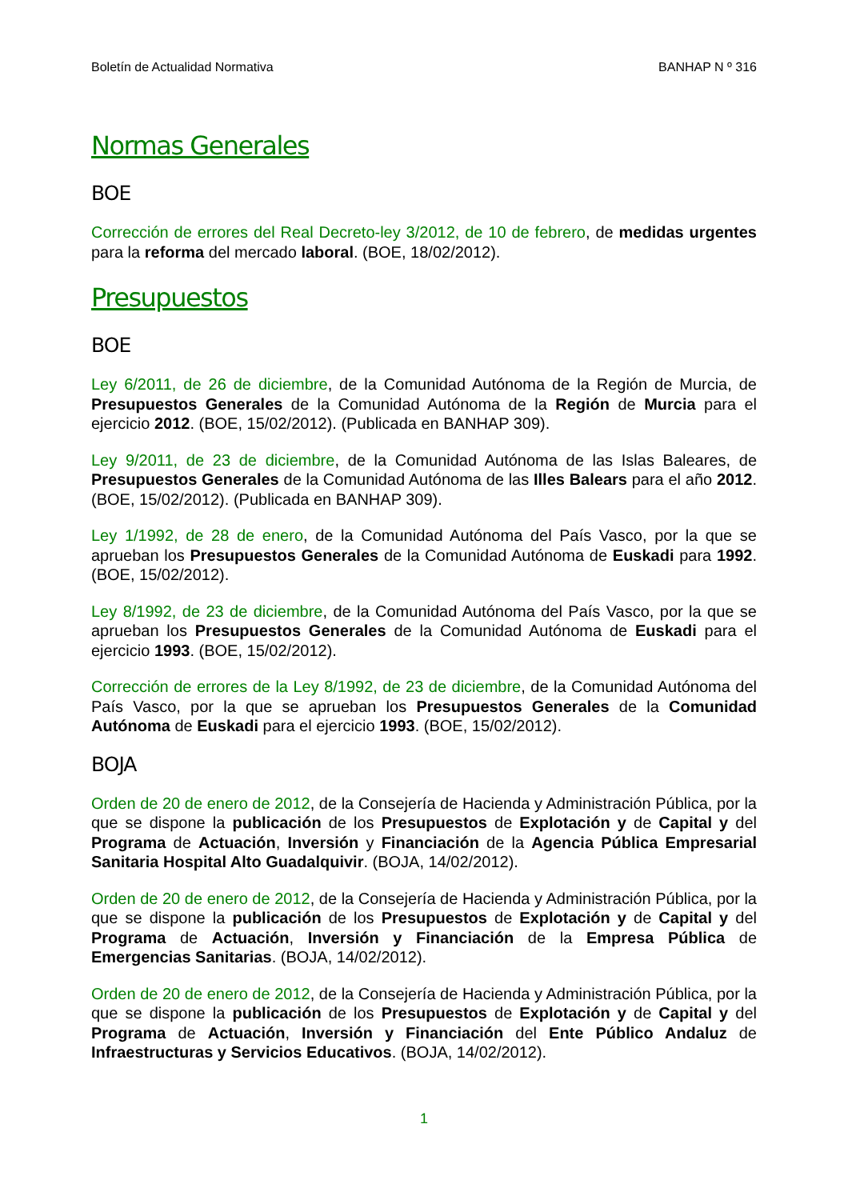Boletín de Actualidad Normativa BANHAP N º 316
Normas Generales
BOE
Corrección de errores del Real Decreto-ley 3/2012, de 10 de febrero, de medidas urgentes para la reforma del mercado laboral. (BOE, 18/02/2012).
Presupuestos
BOE
Ley 6/2011, de 26 de diciembre, de la Comunidad Autónoma de la Región de Murcia, de Presupuestos Generales de la Comunidad Autónoma de la Región de Murcia para el ejercicio 2012. (BOE, 15/02/2012). (Publicada en BANHAP 309).
Ley 9/2011, de 23 de diciembre, de la Comunidad Autónoma de las Islas Baleares, de Presupuestos Generales de la Comunidad Autónoma de las Illes Balears para el año 2012. (BOE, 15/02/2012). (Publicada en BANHAP 309).
Ley 1/1992, de 28 de enero, de la Comunidad Autónoma del País Vasco, por la que se aprueban los Presupuestos Generales de la Comunidad Autónoma de Euskadi para 1992. (BOE, 15/02/2012).
Ley 8/1992, de 23 de diciembre, de la Comunidad Autónoma del País Vasco, por la que se aprueban los Presupuestos Generales de la Comunidad Autónoma de Euskadi para el ejercicio 1993. (BOE, 15/02/2012).
Corrección de errores de la Ley 8/1992, de 23 de diciembre, de la Comunidad Autónoma del País Vasco, por la que se aprueban los Presupuestos Generales de la Comunidad Autónoma de Euskadi para el ejercicio 1993. (BOE, 15/02/2012).
BOJA
Orden de 20 de enero de 2012, de la Consejería de Hacienda y Administración Pública, por la que se dispone la publicación de los Presupuestos de Explotación y de Capital y del Programa de Actuación, Inversión y Financiación de la Agencia Pública Empresarial Sanitaria Hospital Alto Guadalquivir. (BOJA, 14/02/2012).
Orden de 20 de enero de 2012, de la Consejería de Hacienda y Administración Pública, por la que se dispone la publicación de los Presupuestos de Explotación y de Capital y del Programa de Actuación, Inversión y Financiación de la Empresa Pública de Emergencias Sanitarias. (BOJA, 14/02/2012).
Orden de 20 de enero de 2012, de la Consejería de Hacienda y Administración Pública, por la que se dispone la publicación de los Presupuestos de Explotación y de Capital y del Programa de Actuación, Inversión y Financiación del Ente Público Andaluz de Infraestructuras y Servicios Educativos. (BOJA, 14/02/2012).
1